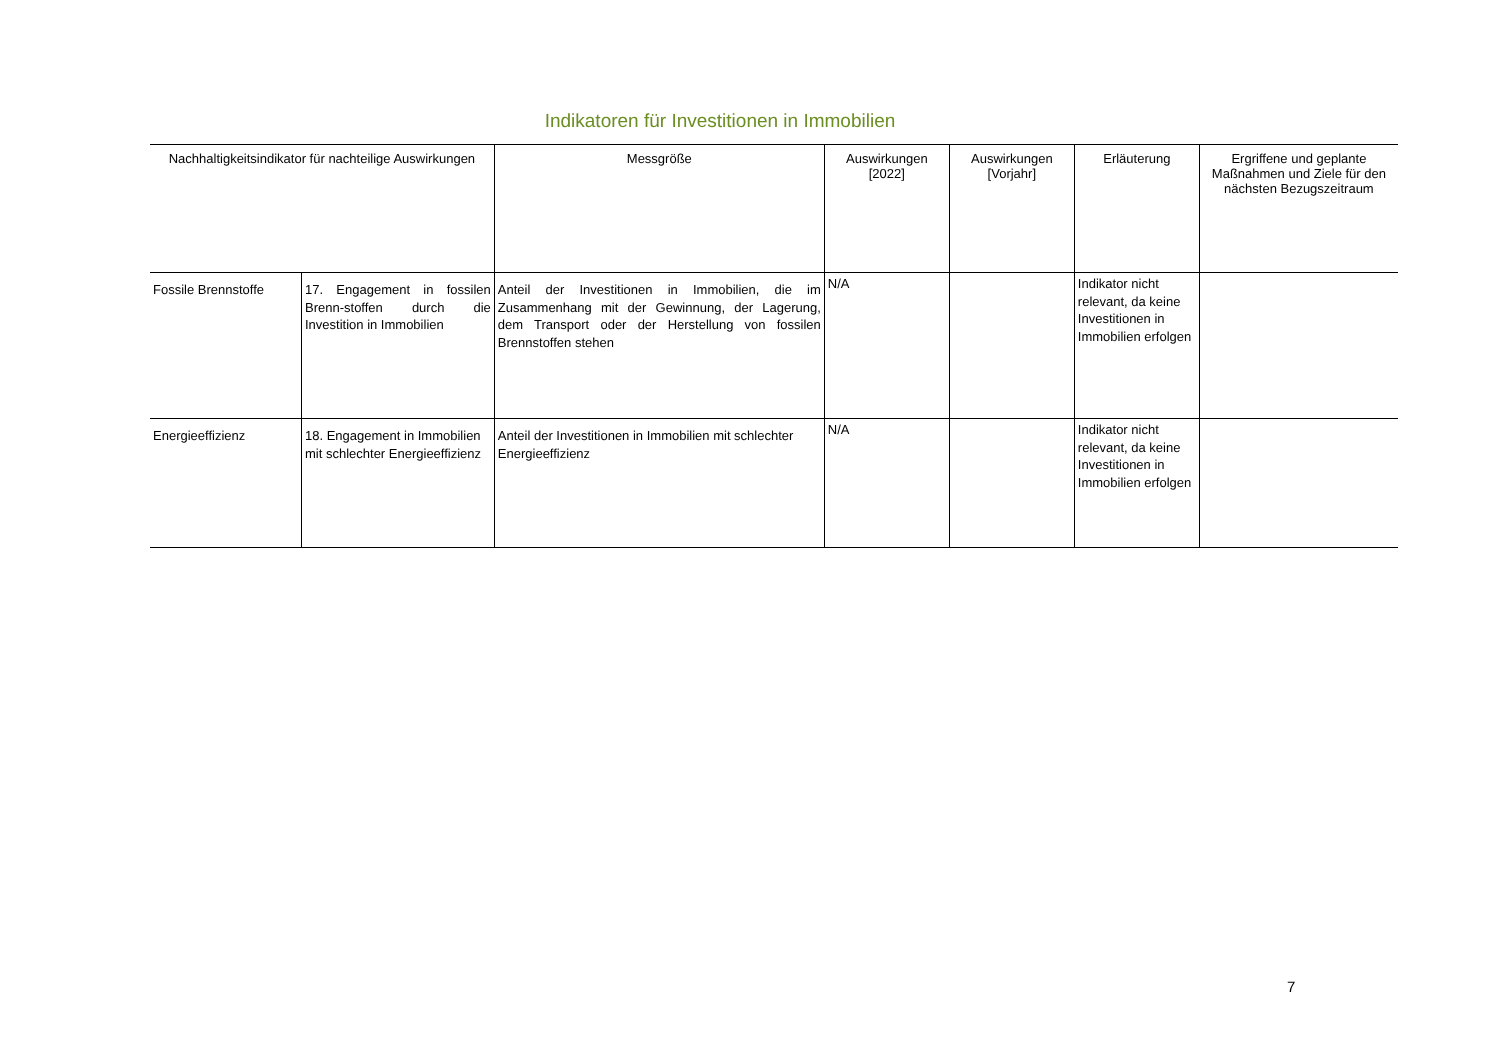Indikatoren für Investitionen in Immobilien
| Nachhaltigkeitsindikator für nachteilige Auswirkungen | | Messgröße | Auswirkungen [2022] | Auswirkungen [Vorjahr] | Erläuterung | Ergriffene und geplante Maßnahmen und Ziele für den nächsten Bezugszeitraum |
| --- | --- | --- | --- | --- | --- | --- |
| Fossile Brennstoffe | 17. Engagement in fossilen Brenn-stoffen durch die Investition in Immobilien | Anteil der Investitionen in Immobilien, die im Zusammenhang mit der Gewinnung, der Lagerung, dem Transport oder der Herstellung von fossilen Brennstoffen stehen | N/A | | Indikator nicht relevant, da keine Investitionen in Immobilien erfolgen | |
| Energieeffizienz | 18. Engagement in Immobilien mit schlechter Energieeffizienz | Anteil der Investitionen in Immobilien mit schlechter Energieeffizienz | N/A | | Indikator nicht relevant, da keine Investitionen in Immobilien erfolgen | |
7